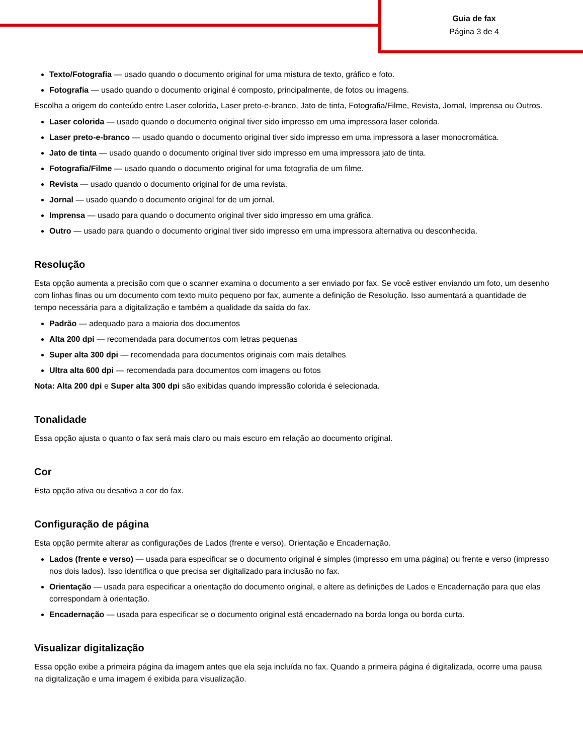Guia de fax
Página 3 de 4
Texto/Fotografia — usado quando o documento original for uma mistura de texto, gráfico e foto.
Fotografia — usado quando o documento original é composto, principalmente, de fotos ou imagens.
Escolha a origem do conteúdo entre Laser colorida, Laser preto-e-branco, Jato de tinta, Fotografia/Filme, Revista, Jornal, Imprensa ou Outros.
Laser colorida — usado quando o documento original tiver sido impresso em uma impressora laser colorida.
Laser preto-e-branco — usado quando o documento original tiver sido impresso em uma impressora a laser monocromática.
Jato de tinta — usado quando o documento original tiver sido impresso em uma impressora jato de tinta.
Fotografia/Filme — usado quando o documento original for uma fotografia de um filme.
Revista — usado quando o documento original for de uma revista.
Jornal — usado quando o documento original for de um jornal.
Imprensa — usado para quando o documento original tiver sido impresso em uma gráfica.
Outro — usado para quando o documento original tiver sido impresso em uma impressora alternativa ou desconhecida.
Resolução
Esta opção aumenta a precisão com que o scanner examina o documento a ser enviado por fax. Se você estiver enviando um foto, um desenho com linhas finas ou um documento com texto muito pequeno por fax, aumente a definição de Resolução. Isso aumentará a quantidade de tempo necessária para a digitalização e também a qualidade da saída do fax.
Padrão — adequado para a maioria dos documentos
Alta 200 dpi — recomendada para documentos com letras pequenas
Super alta 300 dpi — recomendada para documentos originais com mais detalhes
Ultra alta 600 dpi — recomendada para documentos com imagens ou fotos
Nota: Alta 200 dpi e Super alta 300 dpi são exibidas quando impressão colorida é selecionada.
Tonalidade
Essa opção ajusta o quanto o fax será mais claro ou mais escuro em relação ao documento original.
Cor
Esta opção ativa ou desativa a cor do fax.
Configuração de página
Esta opção permite alterar as configurações de Lados (frente e verso), Orientação e Encadernação.
Lados (frente e verso) — usada para especificar se o documento original é simples (impresso em uma página) ou frente e verso (impresso nos dois lados). Isso identifica o que precisa ser digitalizado para inclusão no fax.
Orientação — usada para especificar a orientação do documento original, e altere as definições de Lados e Encadernação para que elas correspondam à orientação.
Encadernação — usada para especificar se o documento original está encadernado na borda longa ou borda curta.
Visualizar digitalização
Essa opção exibe a primeira página da imagem antes que ela seja incluída no fax. Quando a primeira página é digitalizada, ocorre uma pausa na digitalização e uma imagem é exibida para visualização.